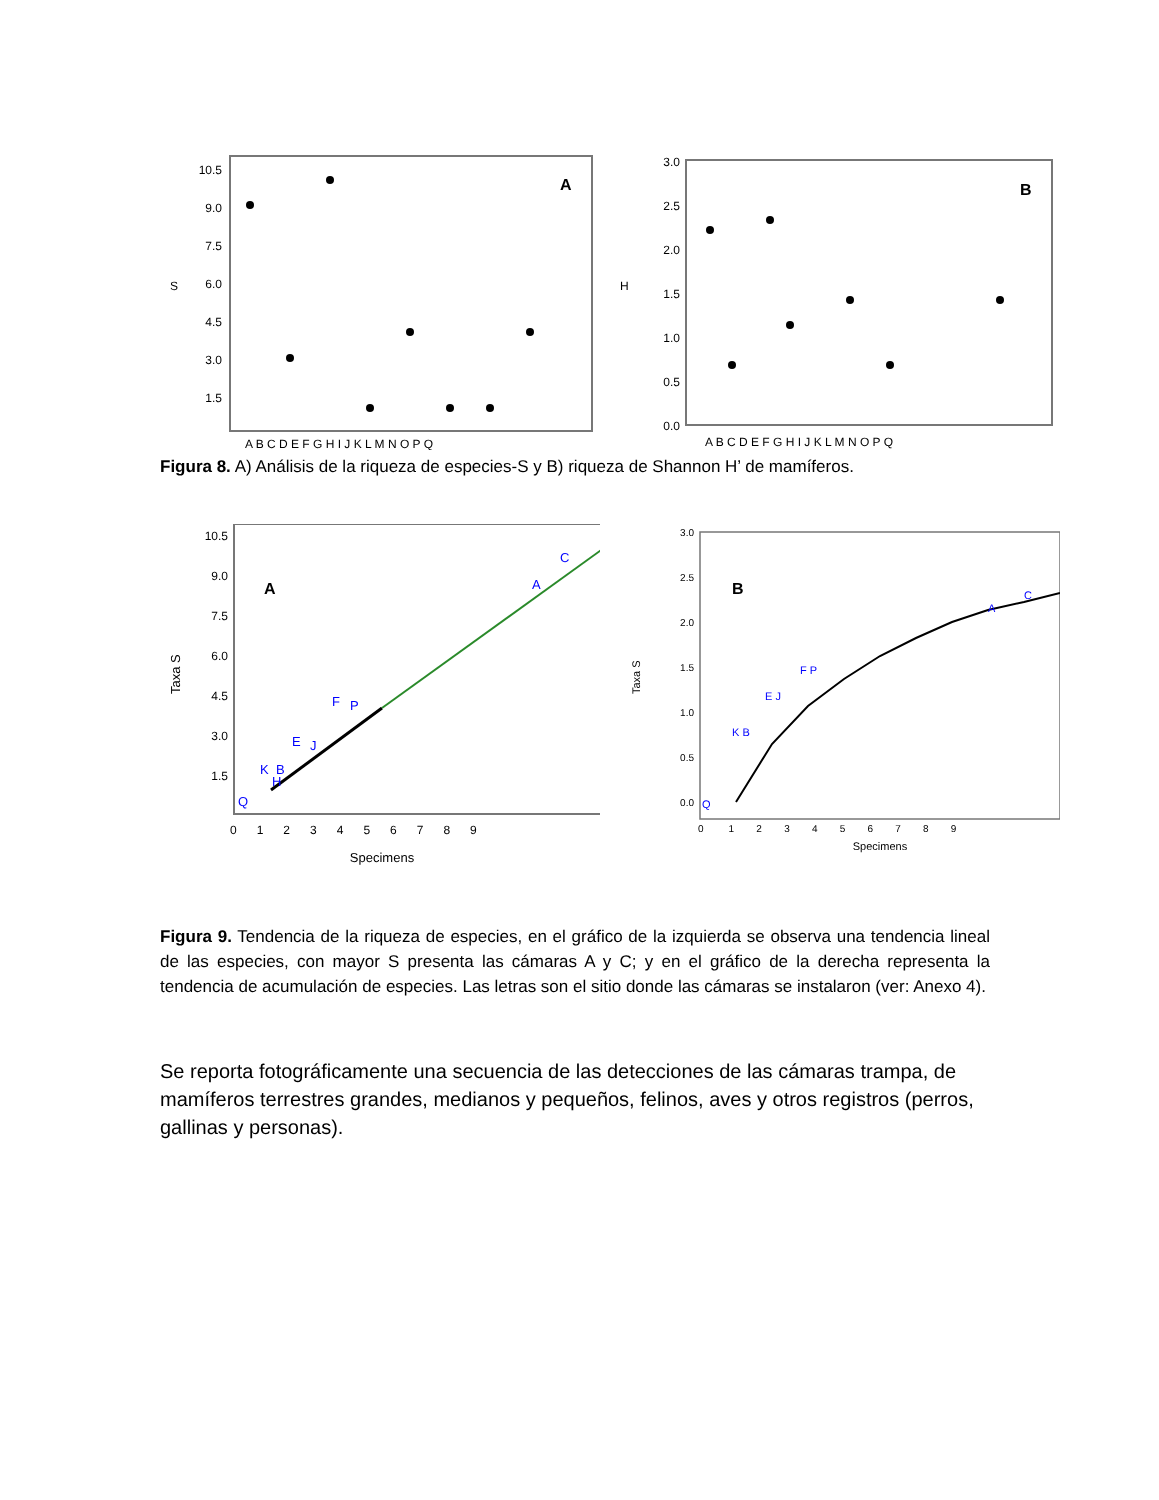S
10.5
9.0
7.5
6.0
4.5
3.0
1.5
A
A B C D E F G H I J K L M N O P Q
H
3.0
2.5
2.0
1.5
1.0
0.5
0.0
B
A B C D E F G H I J K L M N O P Q
Figura 8. A) Análisis de la riqueza de especies-S y B) riqueza de Shannon H’ de mamíferos.
Taxa S
10.5
9.0
7.5
6.0
4.5
3.0
1.5
A
C
A
F
P
E
J
K
B
H
Q
0 1 2 3 4 5 6 7 8 9
Specimens
Taxa S
3.0
2.5
2.0
1.5
1.0
0.5
0.0
B
C
A
F P
E J
K B
Q
0 1 2 3 4 5 6 7 8 9
Specimens
Figura 9. Tendencia de la riqueza de especies, en el gráfico de la izquierda se observa una tendencia lineal de las especies, con mayor S presenta las cámaras A y C; y en el gráfico de la derecha representa la tendencia de acumulación de especies. Las letras son el sitio donde las cámaras se instalaron (ver: Anexo 4).
Se reporta fotográficamente una secuencia de las detecciones de las cámaras trampa, de mamíferos terrestres grandes, medianos y pequeños, felinos, aves y otros registros (perros, gallinas y personas).